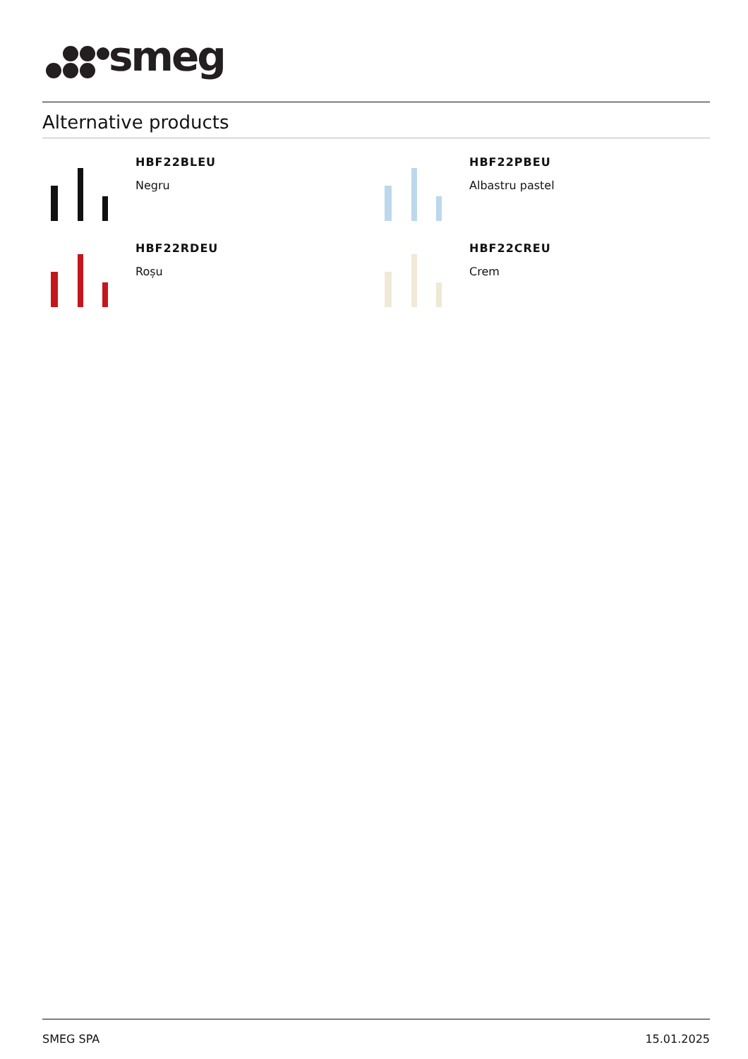smeg
Alternative products
HBF22BLEU
Negru
HBF22PBEU
Albastru pastel
HBF22RDEU
Roșu
HBF22CREU
Crem
SMEG SPA 15.01.2025